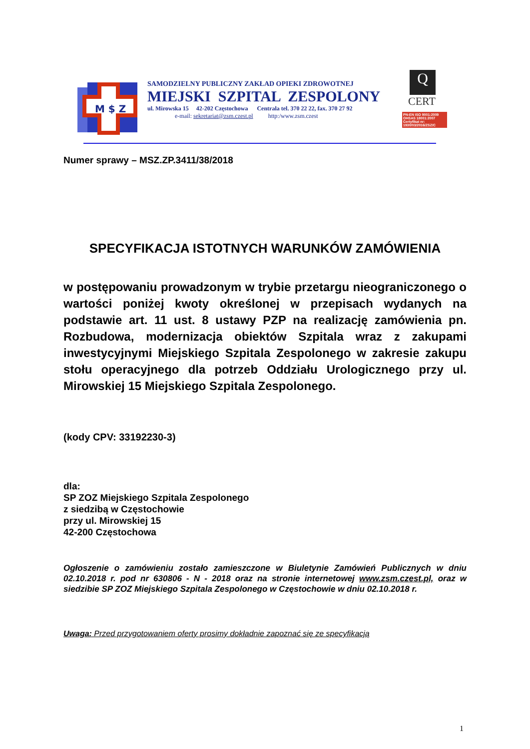M $ Z
SAMODZIELNY PUBLICZNY ZAKŁAD OPIEKI ZDROWOTNEJ
MIEJSKI SZPITAL ZESPOLONY
ul. Mirowska 15 42-202 Częstochowa Centrala tel. 370 22 22, fax. 370 27 92
e-mail: sekretariat@zsm.czest.pl http:/www.zsm.czest
Q
CERT
PN-EN ISO 9001:2009
OHSAS 18001:2007
Certyfikat nr:
1930/03/2016/ZSZ/C
Numer sprawy – MSZ.ZP.3411/38/2018
SPECYFIKACJA ISTOTNYCH WARUNKÓW ZAMÓWIENIA
w postępowaniu prowadzonym w trybie przetargu nieograniczonego o wartości poniżej kwoty określonej w przepisach wydanych na podstawie art. 11 ust. 8 ustawy PZP na realizację zamówienia pn. Rozbudowa, modernizacja obiektów Szpitala wraz z zakupami inwestycyjnymi Miejskiego Szpitala Zespolonego w zakresie zakupu stołu operacyjnego dla potrzeb Oddziału Urologicznego przy ul. Mirowskiej 15 Miejskiego Szpitala Zespolonego.
(kody CPV: 33192230-3)
dla:
SP ZOZ Miejskiego Szpitala Zespolonego
z siedzibą w Częstochowie
przy ul. Mirowskiej 15
42-200 Częstochowa
Ogłoszenie o zamówieniu zostało zamieszczone w Biuletynie Zamówień Publicznych w dniu 02.10.2018 r. pod nr 630806 - N - 2018 oraz na stronie internetowej www.zsm.czest.pl, oraz w siedzibie SP ZOZ Miejskiego Szpitala Zespolonego w Częstochowie w dniu 02.10.2018 r.
Uwaga: Przed przygotowaniem oferty prosimy dokładnie zapoznać się ze specyfikacją
1